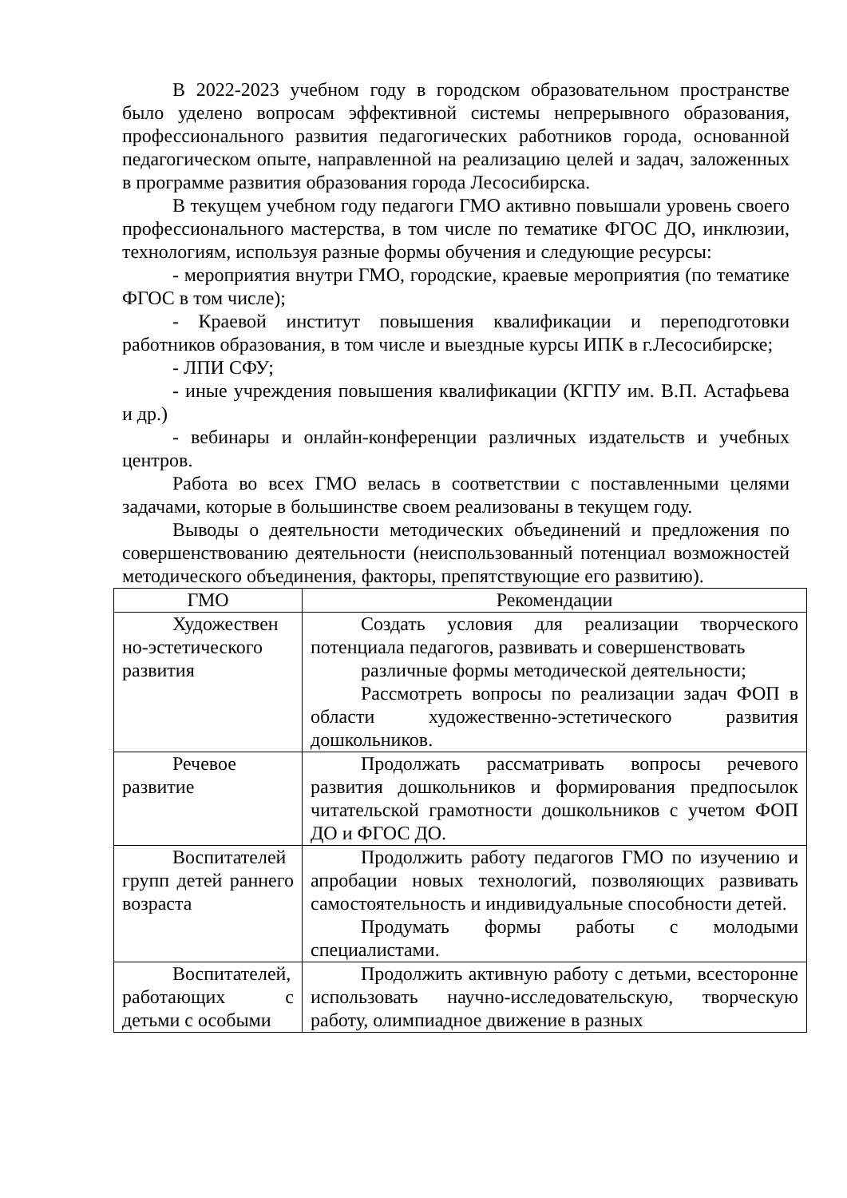В 2022-2023 учебном году в городском образовательном пространстве было уделено вопросам эффективной системы непрерывного образования, профессионального развития педагогических работников города, основанной педагогическом опыте, направленной на реализацию целей и задач, заложенных в программе развития образования города Лесосибирска.
В текущем учебном году педагоги ГМО активно повышали уровень своего профессионального мастерства, в том числе по тематике ФГОС ДО, инклюзии, технологиям, используя разные формы обучения и следующие ресурсы:
- мероприятия внутри ГМО, городские, краевые мероприятия (по тематике ФГОС в том числе);
- Краевой институт повышения квалификации и переподготовки работников образования, в том числе и выездные курсы ИПК в г.Лесосибирске;
- ЛПИ СФУ;
- иные учреждения повышения квалификации (КГПУ им. В.П. Астафьева и др.)
- вебинары и онлайн-конференции различных издательств и учебных центров.
Работа во всех ГМО велась в соответствии с поставленными целями задачами, которые в большинстве своем реализованы в текущем году.
Выводы о деятельности методических объединений и предложения по совершенствованию деятельности (неиспользованный потенциал возможностей методического объединения, факторы, препятствующие его развитию).
| ГМО | Рекомендации |
| --- | --- |
| Художествен но-эстетического развития | Создать условия для реализации творческого потенциала педагогов, развивать и совершенствовать различные формы методической деятельности; Рассмотреть вопросы по реализации задач ФОП в области художественно-эстетического развития дошкольников. |
| Речевое развитие | Продолжать рассматривать вопросы речевого развития дошкольников и формирования предпосылок читательской грамотности дошкольников с учетом ФОП ДО и ФГОС ДО. |
| Воспитателей групп детей раннего возраста | Продолжить работу педагогов ГМО по изучению и апробации новых технологий, позволяющих развивать самостоятельность и индивидуальные способности детей. Продумать формы работы с молодыми специалистами. |
| Воспитателей, работающих с детьми с особыми | Продолжить активную работу с детьми, всесторонне использовать научно-исследовательскую, творческую работу, олимпиадное движение в разных |